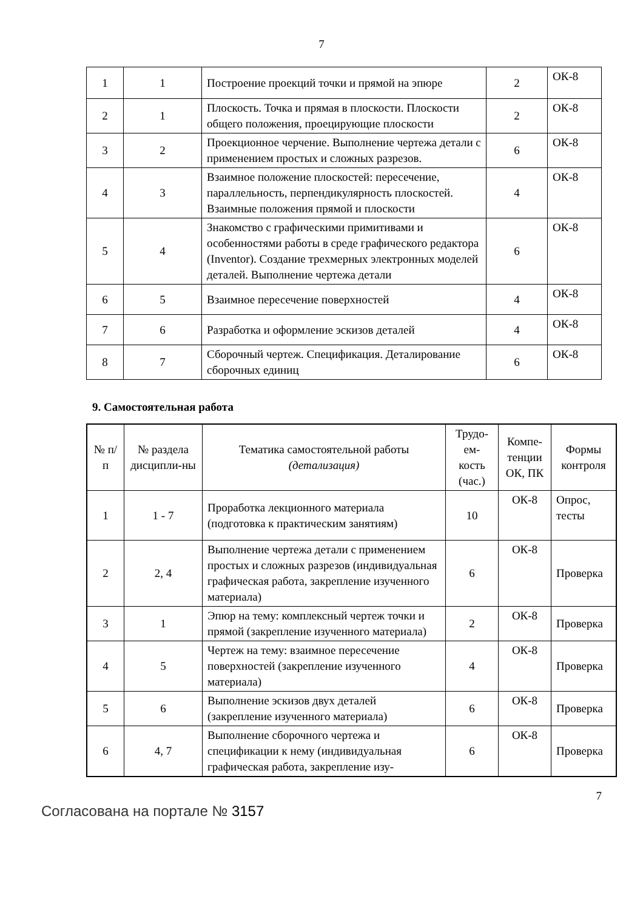7
| 1 | 1 | Построение проекций точки и прямой на эпюре | 2 | ОК-8 |
| 2 | 1 | Плоскость. Точка и прямая в плоскости. Плоскости общего положения, проецирующие плоскости | 2 | ОК-8 |
| 3 | 2 | Проекционное черчение. Выполнение чертежа детали с применением простых и сложных разрезов. | 6 | ОК-8 |
| 4 | 3 | Взаимное положение плоскостей: пересечение, параллельность, перпендикулярность плоскостей. Взаимные положения прямой и плоскости | 4 | ОК-8 |
| 5 | 4 | Знакомство с графическими примитивами и особенностями работы в среде графического редактора (Inventor). Создание трехмерных электронных моделей деталей. Выполнение чертежа детали | 6 | ОК-8 |
| 6 | 5 | Взаимное пересечение поверхностей | 4 | ОК-8 |
| 7 | 6 | Разработка и оформление эскизов деталей | 4 | ОК-8 |
| 8 | 7 | Сборочный чертеж. Спецификация. Деталирование сборочных единиц | 6 | ОК-8 |
9. Самостоятельная работа
| № п/п | № раздела дисципли-ны | Тематика самостоятельной работы (детализация) | Трудо-ем-кость (час.) | Компе-тенции ОК, ПК | Формы контроля |
| --- | --- | --- | --- | --- | --- |
| 1 | 1 - 7 | Проработка лекционного материала (подготовка к практическим занятиям) | 10 | ОК-8 | Опрос, тесты |
| 2 | 2, 4 | Выполнение чертежа детали с применением простых и сложных разрезов (индивидуальная графическая работа, закрепление изученного материала) | 6 | ОК-8 | Проверка |
| 3 | 1 | Эпюр на тему: комплексный чертеж точки и прямой (закрепление изученного материала) | 2 | ОК-8 | Проверка |
| 4 | 5 | Чертеж на тему: взаимное пересечение поверхностей (закрепление изученного материала) | 4 | ОК-8 | Проверка |
| 5 | 6 | Выполнение эскизов двух деталей (закрепление изученного материала) | 6 | ОК-8 | Проверка |
| 6 | 4, 7 | Выполнение сборочного чертежа и спецификации к нему (индивидуальная графическая работа, закрепление изу- | 6 | ОК-8 | Проверка |
7
Согласована на портале № 3157